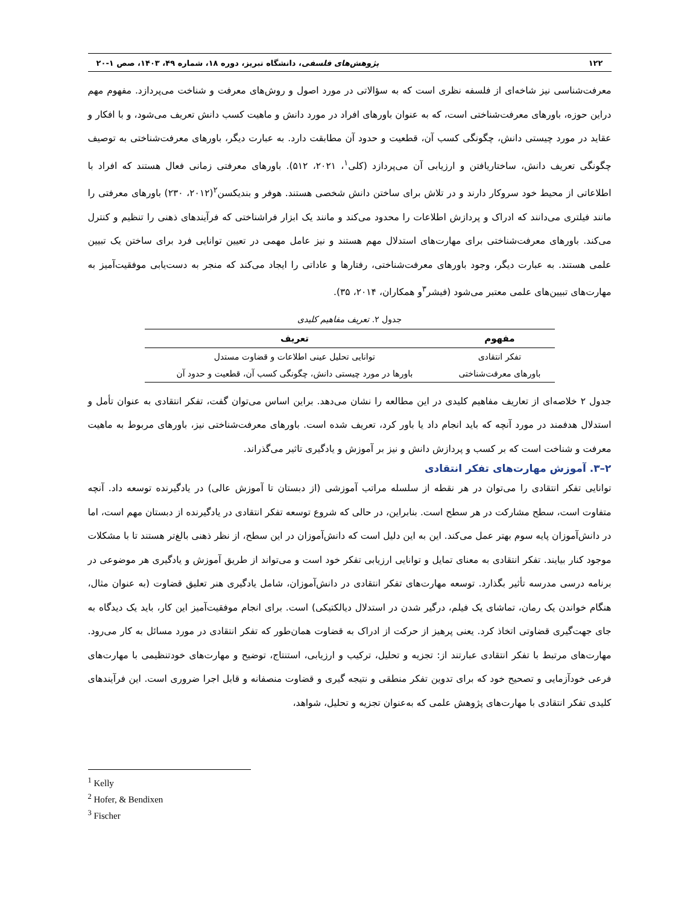۱۲۲ پژوهش‌های فلسفی، دانشگاه تبریز، دوره ۱۸، شماره ۴۹، ۱۴۰۳، صص ۱-۲۰
معرفت‌شناسی نیز شاخه‌ای از فلسفه نظری است که به سؤالاتی در مورد اصول و روش‌های معرفت و شناخت می‌پردازد. مفهوم مهم دراین حوزه، باورهای معرفت‌شناختی است، که به عنوان باورهای افراد در مورد دانش و ماهیت کسب دانش تعریف می‌شود، و با افکار و عقاید در مورد چیستی دانش، چگونگی کسب آن، قطعیت و حدود آن مطابقت دارد. به عبارت دیگر، باورهای معرفت‌شناختی به توصیف چگونگی تعریف دانش، ساختاریافتن و ارزیابی آن می‌پردازد (کلی<sup>۱</sup>، ۲۰۲۱، ۵۱۲). باورهای معرفتی زمانی فعال هستند که افراد با اطلاعاتی از محیط خود سروکار دارند و در تلاش برای ساختن دانش شخصی هستند. هوفر و بندیکسن<sup>۲</sup>(۲۰۱۲، ۲۳۰) باورهای معرفتی را مانند فیلتری می‌دانند که ادراک و پردازش اطلاعات را محدود می‌کند و مانند یک ابزار فراشناختی که فرآیندهای ذهنی را تنظیم و کنترل می‌کند. باورهای معرفت‌شناختی برای مهارت‌های استدلال مهم هستند و نیز عامل مهمی در تعیین توانایی فرد برای ساختن یک تبیین علمی هستند. به عبارت دیگر، وجود باورهای معرفت‌شناختی، رفتارها و عاداتی را ایجاد می‌کند که منجر به دست‌یابی موفقیت‌آمیز به مهارت‌های تبیین‌های علمی معتبر می‌شود (فیشر<sup>۳</sup>و همکاران، ۲۰۱۴، ۳۵).
جدول ۲. تعریف مفاهیم کلیدی
| مفهوم | تعریف |
| --- | --- |
| تفکر انتقادی | توانایی تحلیل عینی اطلاعات و قضاوت مستدل |
| باورهای معرفت‌شناختی | باورها در مورد چیستی دانش، چگونگی کسب آن، قطعیت و حدود آن |
جدول ۲ خلاصه‌ای از تعاریف مفاهیم کلیدی در این مطالعه را نشان می‌دهد. براین اساس می‌توان گفت، تفکر انتقادی به عنوان تأمل و استدلال هدفمند در مورد آنچه که باید انجام داد یا باور کرد، تعریف شده است. باورهای معرفت‌شناختی نیز، باورهای مربوط به ماهیت معرفت و شناخت است که بر کسب و پردازش دانش و نیز بر آموزش و یادگیری تاثیر می‌گذراند.
۲–۳. آموزش مهارت‌های تفکر انتقادی
توانایی تفکر انتقادی را می‌توان در هر نقطه از سلسله مراتب آموزشی (از دبستان تا آموزش عالی) در یادگیرنده توسعه داد. آنچه متفاوت است، سطح مشارکت در هر سطح است. بنابراین، در حالی که شروع توسعه تفکر انتقادی در یادگیرنده از دبستان مهم است، اما در دانش‌آموزان پایه سوم بهتر عمل می‌کند. این به این دلیل است که دانش‌آموزان در این سطح، از نظر ذهنی بالغ‌تر هستند تا با مشکلات موجود کنار بیایند. تفکر انتقادی به معنای تمایل و توانایی ارزیابی تفکر خود است و می‌تواند از طریق آموزش و یادگیری هر موضوعی در برنامه درسی مدرسه تأثیر بگذارد. توسعه مهارت‌های تفکر انتقادی در دانش‌آموزان، شامل یادگیری هنر تعلیق قضاوت (به عنوان مثال، هنگام خواندن یک رمان، تماشای یک فیلم، درگیر شدن در استدلال دیالکتیکی) است. برای انجام موفقیت‌آمیز این کار، باید یک دیدگاه به جای جهت‌گیری قضاوتی اتخاذ کرد. یعنی پرهیز از حرکت از ادراک به قضاوت همان‌طور که تفکر انتقادی در مورد مسائل به کار می‌رود. مهارت‌های مرتبط با تفکر انتقادی عبارتند از: تجزیه و تحلیل، ترکیب و ارزیابی، استنتاج، توضیح و مهارت‌های خودتنظیمی با مهارت‌های فرعی خودآزمایی و تصحیح خود که برای تدوین تفکر منطقی و نتیجه گیری و قضاوت منصفانه و قابل اجرا ضروری است. این فرآیندهای کلیدی تفکر انتقادی با مهارت‌های پژوهش علمی که به‌عنوان تجزیه و تحلیل، شواهد،
<sup>1</sup> Kelly
<sup>2</sup> Hofer, & Bendixen
<sup>3</sup> Fischer